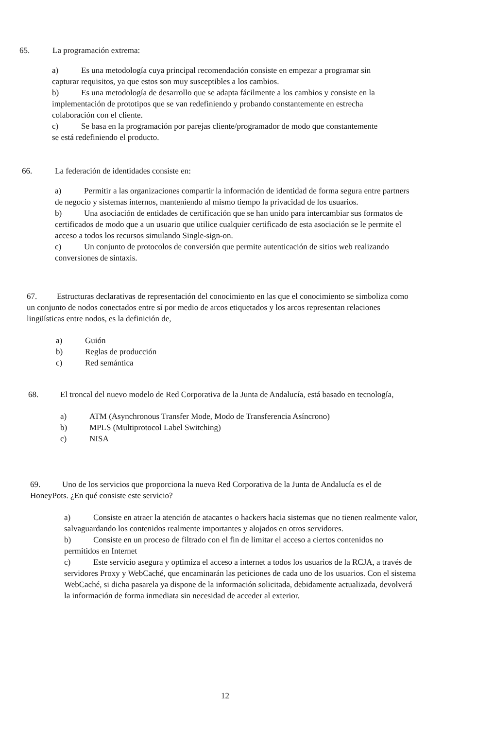65. La programación extrema:
a) Es una metodología cuya principal recomendación consiste en empezar a programar sin capturar requisitos, ya que estos son muy susceptibles a los cambios.
b) Es una metodología de desarrollo que se adapta fácilmente a los cambios y consiste en la implementación de prototipos que se van redefiniendo y probando constantemente en estrecha colaboración con el cliente.
c) Se basa en la programación por parejas cliente/programador de modo que constantemente se está redefiniendo el producto.
66. La federación de identidades consiste en:
a) Permitir a las organizaciones compartir la información de identidad de forma segura entre partners de negocio y sistemas internos, manteniendo al mismo tiempo la privacidad de los usuarios.
b) Una asociación de entidades de certificación que se han unido para intercambiar sus formatos de certificados de modo que a un usuario que utilice cualquier certificado de esta asociación se le permite el acceso a todos los recursos simulando Single-sign-on.
c) Un conjunto de protocolos de conversión que permite autenticación de sitios web realizando conversiones de sintaxis.
67. Estructuras declarativas de representación del conocimiento en las que el conocimiento se simboliza como un conjunto de nodos conectados entre sí por medio de arcos etiquetados y los arcos representan relaciones lingüísticas entre nodos, es la definición de,
a) Guión
b) Reglas de producción
c) Red semántica
68. El troncal del nuevo modelo de Red Corporativa de la Junta de Andalucía, está basado en tecnología,
a) ATM (Asynchronous Transfer Mode, Modo de Transferencia Asíncrono)
b) MPLS (Multiprotocol Label Switching)
c) NISA
69. Uno de los servicios que proporciona la nueva Red Corporativa de la Junta de Andalucía es el de HoneyPots. ¿En qué consiste este servicio?
a) Consiste en atraer la atención de atacantes o hackers hacia sistemas que no tienen realmente valor, salvaguardando los contenidos realmente importantes y alojados en otros servidores.
b) Consiste en un proceso de filtrado con el fin de limitar el acceso a ciertos contenidos no permitidos en Internet
c) Este servicio asegura y optimiza el acceso a internet a todos los usuarios de la RCJA, a través de servidores Proxy y WebCaché, que encaminarán las peticiones de cada uno de los usuarios. Con el sistema WebCaché, si dicha pasarela ya dispone de la información solicitada, debidamente actualizada, devolverá la información de forma inmediata sin necesidad de acceder al exterior.
12